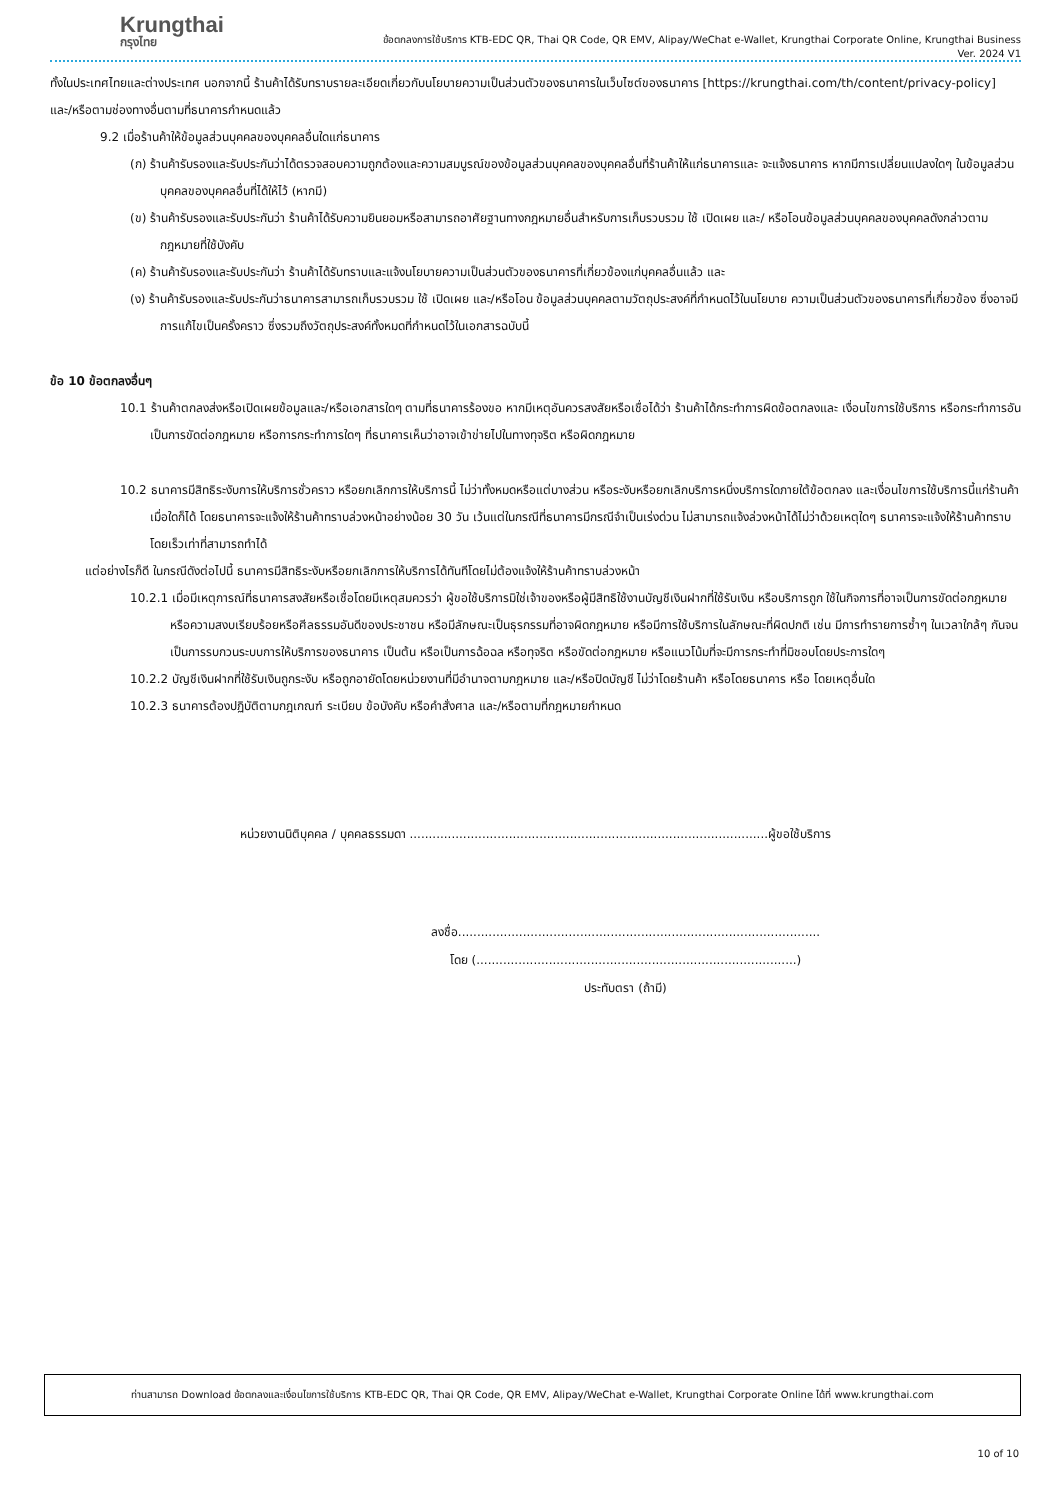Krungthai
กรุงไทย
ข้อตกลงการใช้บริการ KTB-EDC QR, Thai QR Code, QR EMV, Alipay/WeChat e-Wallet, Krungthai Corporate Online, Krungthai Business
Ver. 2024 V1
ทั้งในประเทศไทยและต่างประเทศ นอกจากนี้ ร้านค้าได้รับทราบรายละเอียดเกี่ยวกับนโยบายความเป็นส่วนตัวของธนาคารในเว็บไซต์ของธนาคาร [https://krungthai.com/th/content/privacy-policy] และ/หรือตามช่องทางอื่นตามที่ธนาคารกำหนดแล้ว
9.2 เมื่อร้านค้าให้ข้อมูลส่วนบุคคลของบุคคลอื่นใดแก่ธนาคาร
(ก) ร้านค้ารับรองและรับประกันว่าได้ตรวจสอบความถูกต้องและความสมบูรณ์ของข้อมูลส่วนบุคคลของบุคคลอื่นที่ร้านค้าให้แก่ธนาคารและ จะแจ้งธนาคาร หากมีการเปลี่ยนแปลงใดๆ ในข้อมูลส่วนบุคคลของบุคคลอื่นที่ได้ให้ไว้ (หากมี)
(ข) ร้านค้ารับรองและรับประกันว่า ร้านค้าได้รับความยินยอมหรือสามารถอาศัยฐานทางกฎหมายอื่นสำหรับการเก็บรวบรวม ใช้ เปิดเผย และ/ หรือโอนข้อมูลส่วนบุคคลของบุคคลดังกล่าวตามกฎหมายที่ใช้บังคับ
(ค) ร้านค้ารับรองและรับประกันว่า ร้านค้าได้รับทราบและแจ้งนโยบายความเป็นส่วนตัวของธนาคารที่เกี่ยวข้องแก่บุคคลอื่นแล้ว และ
(ง) ร้านค้ารับรองและรับประกันว่าธนาคารสามารถเก็บรวบรวม ใช้ เปิดเผย และ/หรือโอน ข้อมูลส่วนบุคคลตามวัตถุประสงค์ที่กำหนดไว้ในนโยบาย ความเป็นส่วนตัวของธนาคารที่เกี่ยวข้อง ซึ่งอาจมีการแก้ไขเป็นครั้งคราว ซึ่งรวมถึงวัตถุประสงค์ทั้งหมดที่กำหนดไว้ในเอกสารฉบับนี้
ข้อ 10 ข้อตกลงอื่นๆ
10.1 ร้านค้าตกลงส่งหรือเปิดเผยข้อมูลและ/หรือเอกสารใดๆ ตามที่ธนาคารร้องขอ หากมีเหตุอันควรสงสัยหรือเชื่อได้ว่า ร้านค้าได้กระทำการผิดข้อตกลงและ เงื่อนไขการใช้บริการ หรือกระทำการอันเป็นการขัดต่อกฎหมาย หรือการกระทำการใดๆ ที่ธนาคารเห็นว่าอาจเข้าข่ายไปในทางทุจริต หรือผิดกฎหมาย
10.2 ธนาคารมีสิทธิระงับการให้บริการชั่วคราว หรือยกเลิกการให้บริการนี้ ไม่ว่าทั้งหมดหรือแต่บางส่วน หรือระงับหรือยกเลิกบริการหนึ่งบริการใดภายใต้ข้อตกลง และเงื่อนไขการใช้บริการนี้แก่ร้านค้าเมื่อใดก็ได้ โดยธนาคารจะแจ้งให้ร้านค้าทราบล่วงหน้าอย่างน้อย 30 วัน เว้นแต่ในกรณีที่ธนาคารมีกรณีจำเป็นเร่งด่วน ไม่สามารถแจ้งล่วงหน้าได้ไม่ว่าด้วยเหตุใดๆ ธนาคารจะแจ้งให้ร้านค้าทราบโดยเร็วเท่าที่สามารถทำได้
แต่อย่างไรก็ดี ในกรณีดังต่อไปนี้ ธนาคารมีสิทธิระงับหรือยกเลิกการให้บริการได้ทันทีโดยไม่ต้องแจ้งให้ร้านค้าทราบล่วงหน้า
10.2.1 เมื่อมีเหตุการณ์ที่ธนาคารสงสัยหรือเชื่อโดยมีเหตุสมควรว่า ผู้ขอใช้บริการมิใช่เจ้าของหรือผู้มีสิทธิใช้งานบัญชีเงินฝากที่ใช้รับเงิน หรือบริการถูก ใช้ในกิจการที่อาจเป็นการขัดต่อกฎหมาย หรือความสงบเรียบร้อยหรือศีลธรรมอันดีของประชาชน หรือมีลักษณะเป็นธุรกรรมที่อาจผิดกฎหมาย หรือมีการใช้บริการในลักษณะที่ผิดปกติ เช่น มีการทำรายการซ้ำๆ ในเวลาใกล้ๆ กันจนเป็นการรบกวนระบบการให้บริการของธนาคาร เป็นต้น หรือเป็นการฉ้อฉล หรือทุจริต หรือขัดต่อกฎหมาย หรือแนวโน้มที่จะมีการกระทำที่มิชอบโดยประการใดๆ
10.2.2 บัญชีเงินฝากที่ใช้รับเงินถูกระงับ หรือถูกอายัดโดยหน่วยงานที่มีอำนาจตามกฎหมาย และ/หรือปิดบัญชี ไม่ว่าโดยร้านค้า หรือโดยธนาคาร หรือ โดยเหตุอื่นใด
10.2.3 ธนาคารต้องปฏิบัติตามกฎเกณฑ์ ระเบียบ ข้อบังคับ หรือคำสั่งศาล และ/หรือตามที่กฎหมายกำหนด
หน่วยงานนิติบุคคล / บุคคลธรรมดา ..............................................................................................ผู้ขอใช้บริการ
ลงชื่อ...............................................................................................
โดย (....................................................................................)
ประทับตรา (ถ้ามี)
ท่านสามารถ Download ข้อตกลงและเงื่อนไขการใช้บริการ KTB-EDC QR, Thai QR Code, QR EMV, Alipay/WeChat e-Wallet, Krungthai Corporate Online ได้ที่ www.krungthai.com
10 of 10